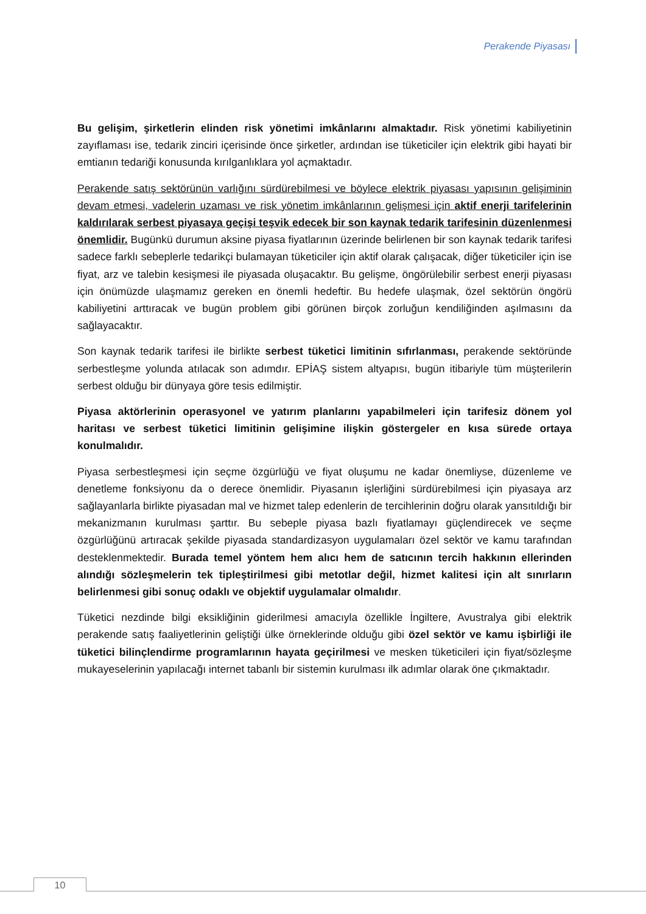Perakende Piyasası
Bu gelişim, şirketlerin elinden risk yönetimi imkânlarını almaktadır. Risk yönetimi kabiliyetinin zayıflaması ise, tedarik zinciri içerisinde önce şirketler, ardından ise tüketiciler için elektrik gibi hayati bir emtianın tedariği konusunda kırılganlıklara yol açmaktadır.
Perakende satış sektörünün varlığını sürdürebilmesi ve böylece elektrik piyasası yapısının gelişiminin devam etmesi, vadelerin uzaması ve risk yönetim imkânlarının gelişmesi için aktif enerji tarifelerinin kaldırılarak serbest piyasaya geçişi teşvik edecek bir son kaynak tedarik tarifesinin düzenlenmesi önemlidir. Bugünkü durumun aksine piyasa fiyatlarının üzerinde belirlenen bir son kaynak tedarik tarifesi sadece farklı sebeplerle tedarikçi bulamayan tüketiciler için aktif olarak çalışacak, diğer tüketiciler için ise fiyat, arz ve talebin kesişmesi ile piyasada oluşacaktır. Bu gelişme, öngörülebilir serbest enerji piyasası için önümüzde ulaşmamız gereken en önemli hedeftir. Bu hedefe ulaşmak, özel sektörün öngörü kabiliyetini arttıracak ve bugün problem gibi görünen birçok zorluğun kendiliğinden aşılmasını da sağlayacaktır.
Son kaynak tedarik tarifesi ile birlikte serbest tüketici limitinin sıfırlanması, perakende sektöründe serbestleşme yolunda atılacak son adımdır. EPİAŞ sistem altyapısı, bugün itibariyle tüm müşterilerin serbest olduğu bir dünyaya göre tesis edilmiştir.
Piyasa aktörlerinin operasyonel ve yatırım planlarını yapabilmeleri için tarifesiz dönem yol haritası ve serbest tüketici limitinin gelişimine ilişkin göstergeler en kısa sürede ortaya konulmalıdır.
Piyasa serbestleşmesi için seçme özgürlüğü ve fiyat oluşumu ne kadar önemliyse, düzenleme ve denetleme fonksiyonu da o derece önemlidir. Piyasanın işlerliğini sürdürebilmesi için piyasaya arz sağlayanlarla birlikte piyasadan mal ve hizmet talep edenlerin de tercihlerinin doğru olarak yansıtıldığı bir mekanizmanın kurulması şarttır. Bu sebeple piyasa bazlı fiyatlamayı güçlendirecek ve seçme özgürlüğünü artıracak şekilde piyasada standardizasyon uygulamaları özel sektör ve kamu tarafından desteklenmektedir. Burada temel yöntem hem alıcı hem de satıcının tercih hakkının ellerinden alındığı sözleşmelerin tek tipleştirilmesi gibi metotlar değil, hizmet kalitesi için alt sınırların belirlenmesi gibi sonuç odaklı ve objektif uygulamalar olmalıdır.
Tüketici nezdinde bilgi eksikliğinin giderilmesi amacıyla özellikle İngiltere, Avustralya gibi elektrik perakende satış faaliyetlerinin geliştiği ülke örneklerinde olduğu gibi özel sektör ve kamu işbirliği ile tüketici bilinçlendirme programlarının hayata geçirilmesi ve mesken tüketicileri için fiyat/sözleşme mukayeselerinin yapılacağı internet tabanlı bir sistemin kurulması ilk adımlar olarak öne çıkmaktadır.
10